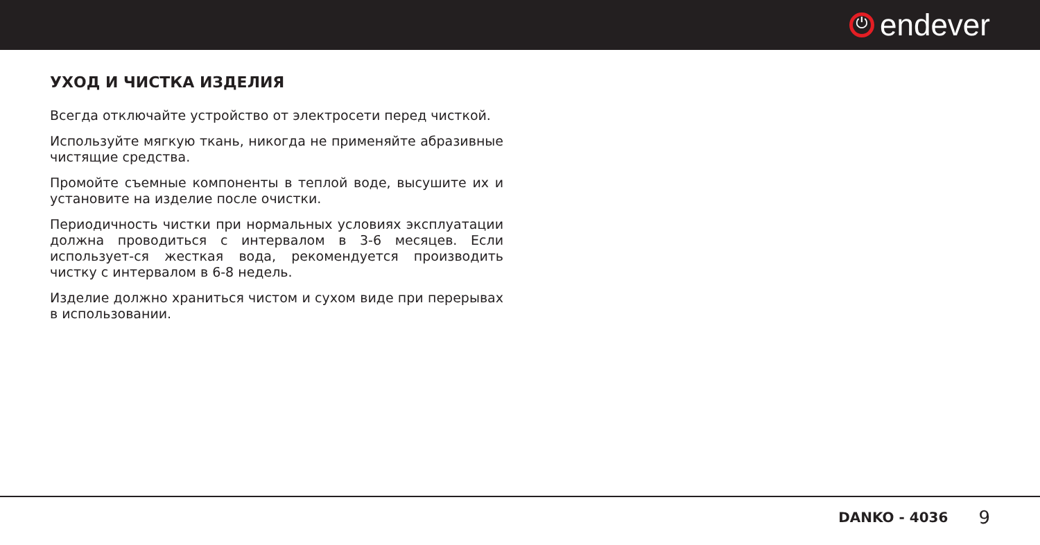⏻
endever
УХОД И ЧИСТКА ИЗДЕЛИЯ
Всегда отключайте устройство от электросети перед чисткой.
Используйте мягкую ткань, никогда не применяйте абразивные чистящие средства.
Промойте съемные компоненты в теплой воде, высушите их и установите на изделие после очистки.
Периодичность чистки при нормальных условиях эксплуатации должна проводиться с интервалом в 3-6 месяцев. Если использует-ся жесткая вода, рекомендуется производить чистку с интервалом в 6-8 недель.
Изделие должно храниться чистом и сухом виде при перерывах в использовании.
DANKO - 4036 9